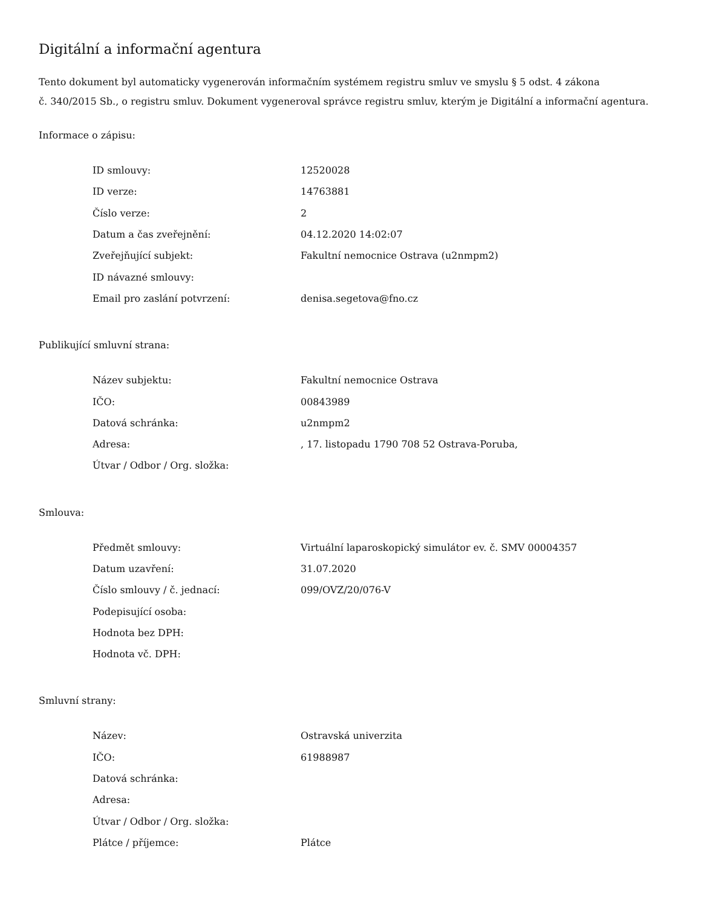Digitální a informační agentura
Tento dokument byl automaticky vygenerován informačním systémem registru smluv ve smyslu § 5 odst. 4 zákona
č. 340/2015 Sb., o registru smluv. Dokument vygeneroval správce registru smluv, kterým je Digitální a informační agentura.
Informace o zápisu:
| ID smlouvy: | 12520028 |
| ID verze: | 14763881 |
| Číslo verze: | 2 |
| Datum a čas zveřejnění: | 04.12.2020 14:02:07 |
| Zveřejňující subjekt: | Fakultní nemocnice Ostrava (u2nmpm2) |
| ID návazné smlouvy: | |
| Email pro zaslání potvrzení: | denisa.segetova@fno.cz |
Publikující smluvní strana:
| Název subjektu: | Fakultní nemocnice Ostrava |
| IČO: | 00843989 |
| Datová schránka: | u2nmpm2 |
| Adresa: | , 17. listopadu 1790 708 52 Ostrava-Poruba, |
| Útvar / Odbor / Org. složka: | |
Smlouva:
| Předmět smlouvy: | Virtuální laparoskopický simulátor ev. č. SMV 00004357 |
| Datum uzavření: | 31.07.2020 |
| Číslo smlouvy / č. jednací: | 099/OVZ/20/076-V |
| Podepisující osoba: | |
| Hodnota bez DPH: | |
| Hodnota vč. DPH: | |
Smluvní strany:
| Název: | Ostravská univerzita |
| IČO: | 61988987 |
| Datová schránka: | |
| Adresa: | |
| Útvar / Odbor / Org. složka: | |
| Plátce / příjemce: | Plátce |